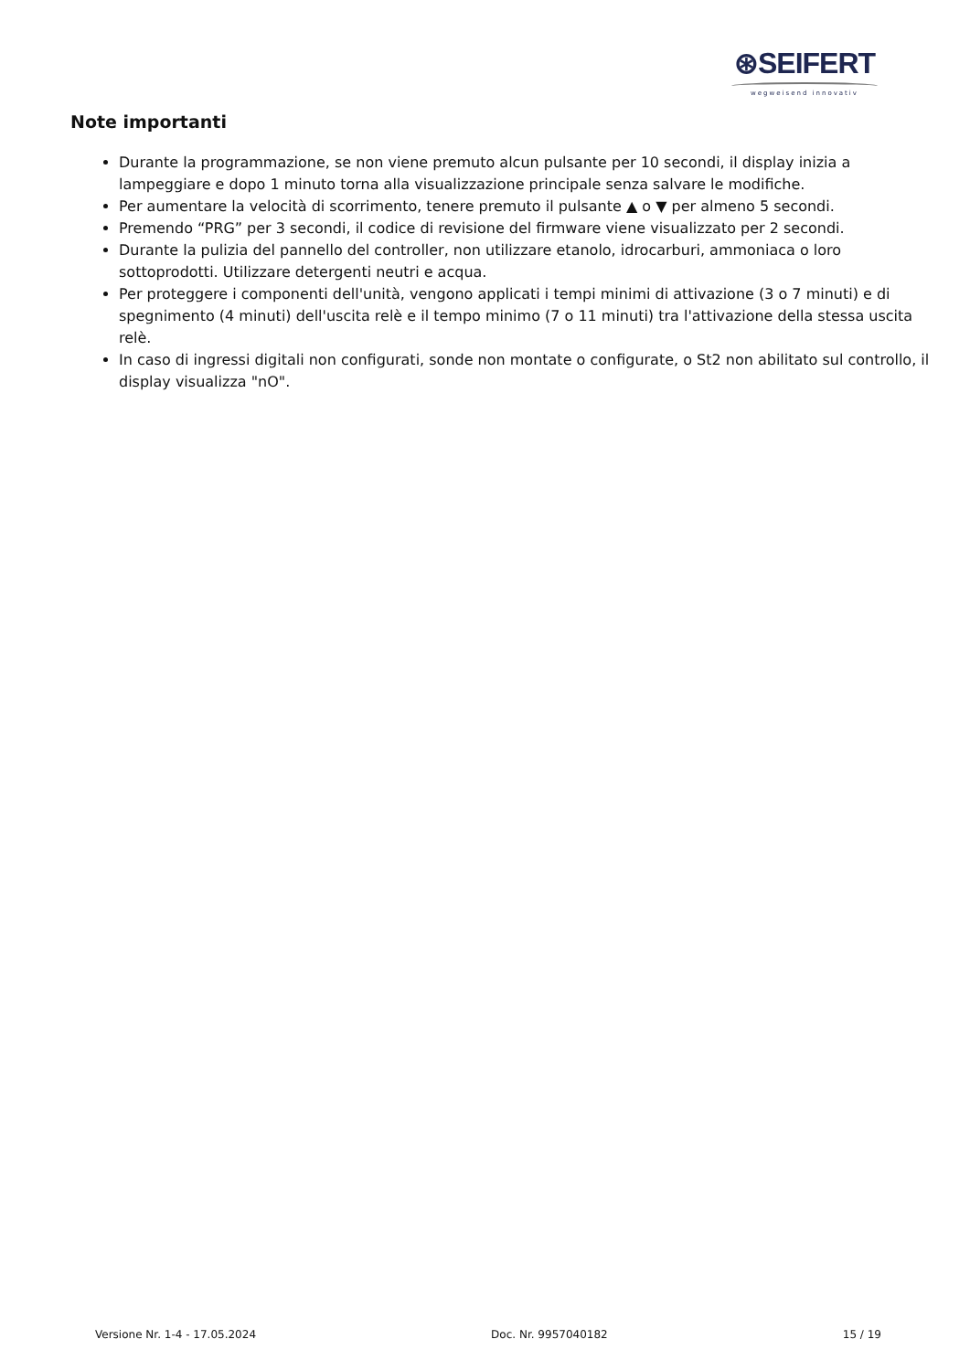⊛SEIFERT
wegweisend innovativ
Note importanti
Durante la programmazione, se non viene premuto alcun pulsante per 10 secondi, il display inizia a lampeggiare e dopo 1 minuto torna alla visualizzazione principale senza salvare le modifiche.
Per aumentare la velocità di scorrimento, tenere premuto il pulsante ▲ o ▼ per almeno 5 secondi.
Premendo “PRG” per 3 secondi, il codice di revisione del firmware viene visualizzato per 2 secondi.
Durante la pulizia del pannello del controller, non utilizzare etanolo, idrocarburi, ammoniaca o loro sottoprodotti. Utilizzare detergenti neutri e acqua.
Per proteggere i componenti dell'unità, vengono applicati i tempi minimi di attivazione (3 o 7 minuti) e di spegnimento (4 minuti) dell'uscita relè e il tempo minimo (7 o 11 minuti) tra l'attivazione della stessa uscita relè.
In caso di ingressi digitali non configurati, sonde non montate o configurate, o St2 non abilitato sul controllo, il display visualizza "nO".
Versione Nr. 1-4 - 17.05.2024 Doc. Nr. 9957040182 15 / 19